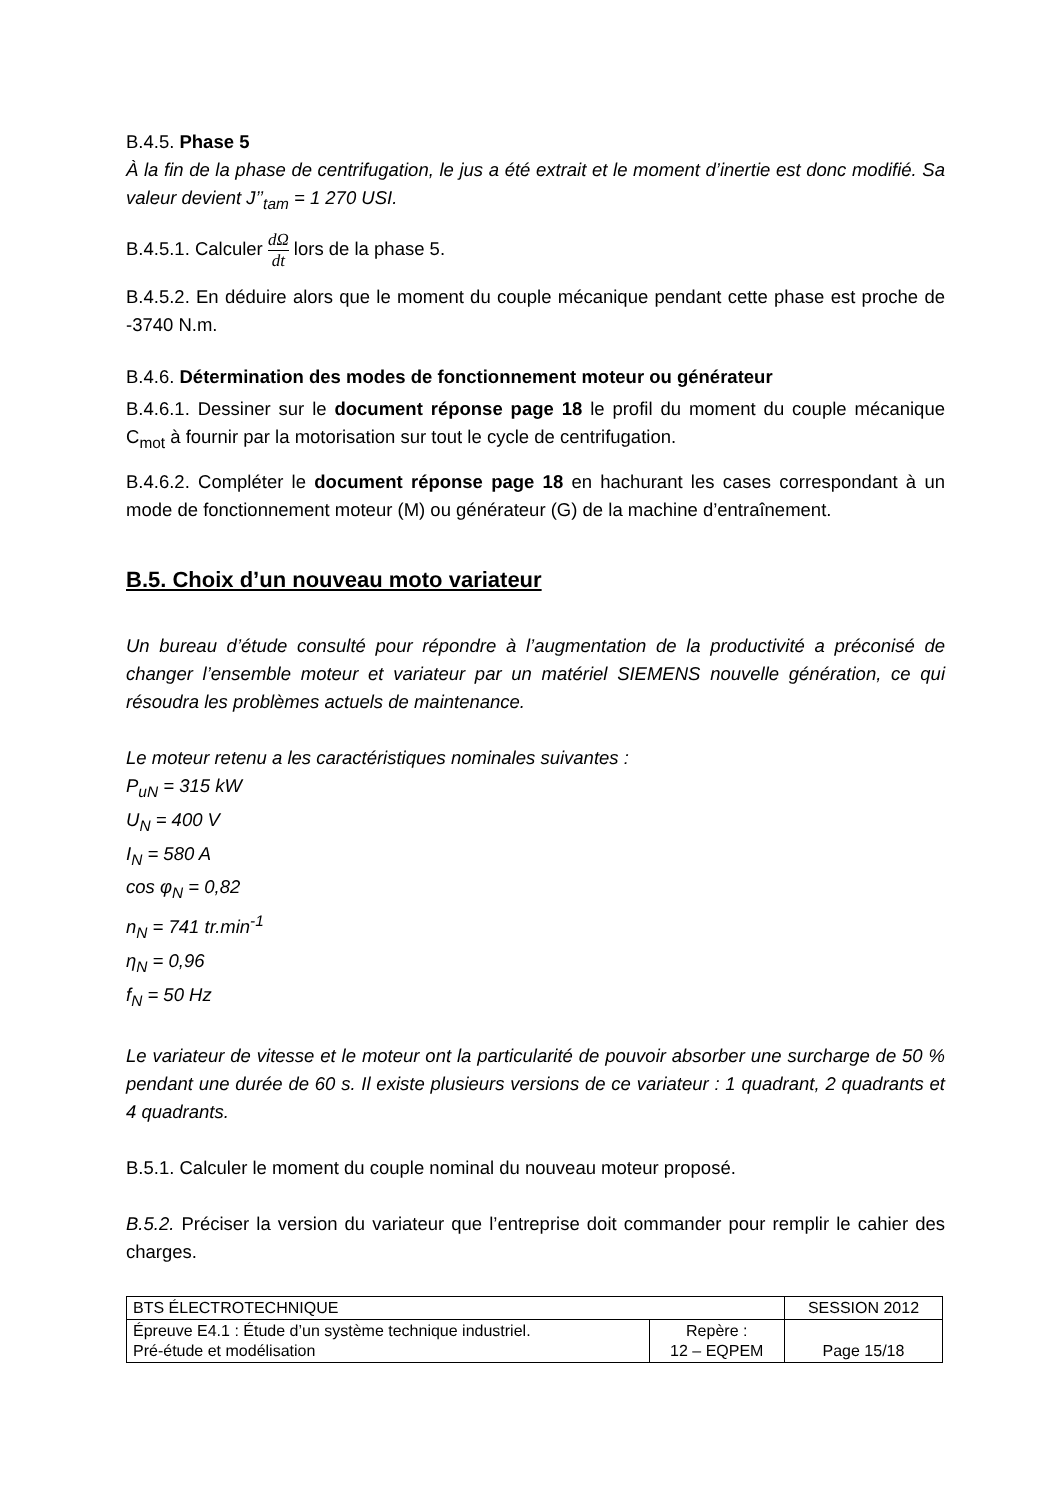B.4.5. Phase 5
À la fin de la phase de centrifugation, le jus a été extrait et le moment d’inertie est donc modifié. Sa valeur devient J’’<sub>tam</sub> = 1 270 USI.
B.4.5.1. Calculer dΩ dt lors de la phase 5.
B.4.5.2. En déduire alors que le moment du couple mécanique pendant cette phase est proche de -3740 N.m.
B.4.6. Détermination des modes de fonctionnement moteur ou générateur
B.4.6.1. Dessiner sur le document réponse page 18 le profil du moment du couple mécanique C<sub>mot</sub> à fournir par la motorisation sur tout le cycle de centrifugation.
B.4.6.2. Compléter le document réponse page 18 en hachurant les cases correspondant à un mode de fonctionnement moteur (M) ou générateur (G) de la machine d’entraînement.
B.5. Choix d’un nouveau moto variateur
Un bureau d’étude consulté pour répondre à l’augmentation de la productivité a préconisé de changer l’ensemble moteur et variateur par un matériel SIEMENS nouvelle génération, ce qui résoudra les problèmes actuels de maintenance.
Le moteur retenu a les caractéristiques nominales suivantes :
P<sub>uN</sub> = 315 kW
U<sub>N</sub> = 400 V
I<sub>N</sub> = 580 A
cos φ<sub>N</sub> = 0,82
n<sub>N</sub> = 741 tr.min<sup>-1</sup>
η<sub>N</sub> = 0,96
f<sub>N</sub> = 50 Hz
Le variateur de vitesse et le moteur ont la particularité de pouvoir absorber une surcharge de 50 % pendant une durée de 60 s. Il existe plusieurs versions de ce variateur : 1 quadrant, 2 quadrants et 4 quadrants.
B.5.1. Calculer le moment du couple nominal du nouveau moteur proposé.
B.5.2. Préciser la version du variateur que l’entreprise doit commander pour remplir le cahier des charges.
| BTS ÉLECTROTECHNIQUE | | SESSION 2012 |
| Épreuve E4.1 : Étude d’un système technique industriel. Pré-étude et modélisation | Repère : 12 – EQPEM | Page 15/18 |